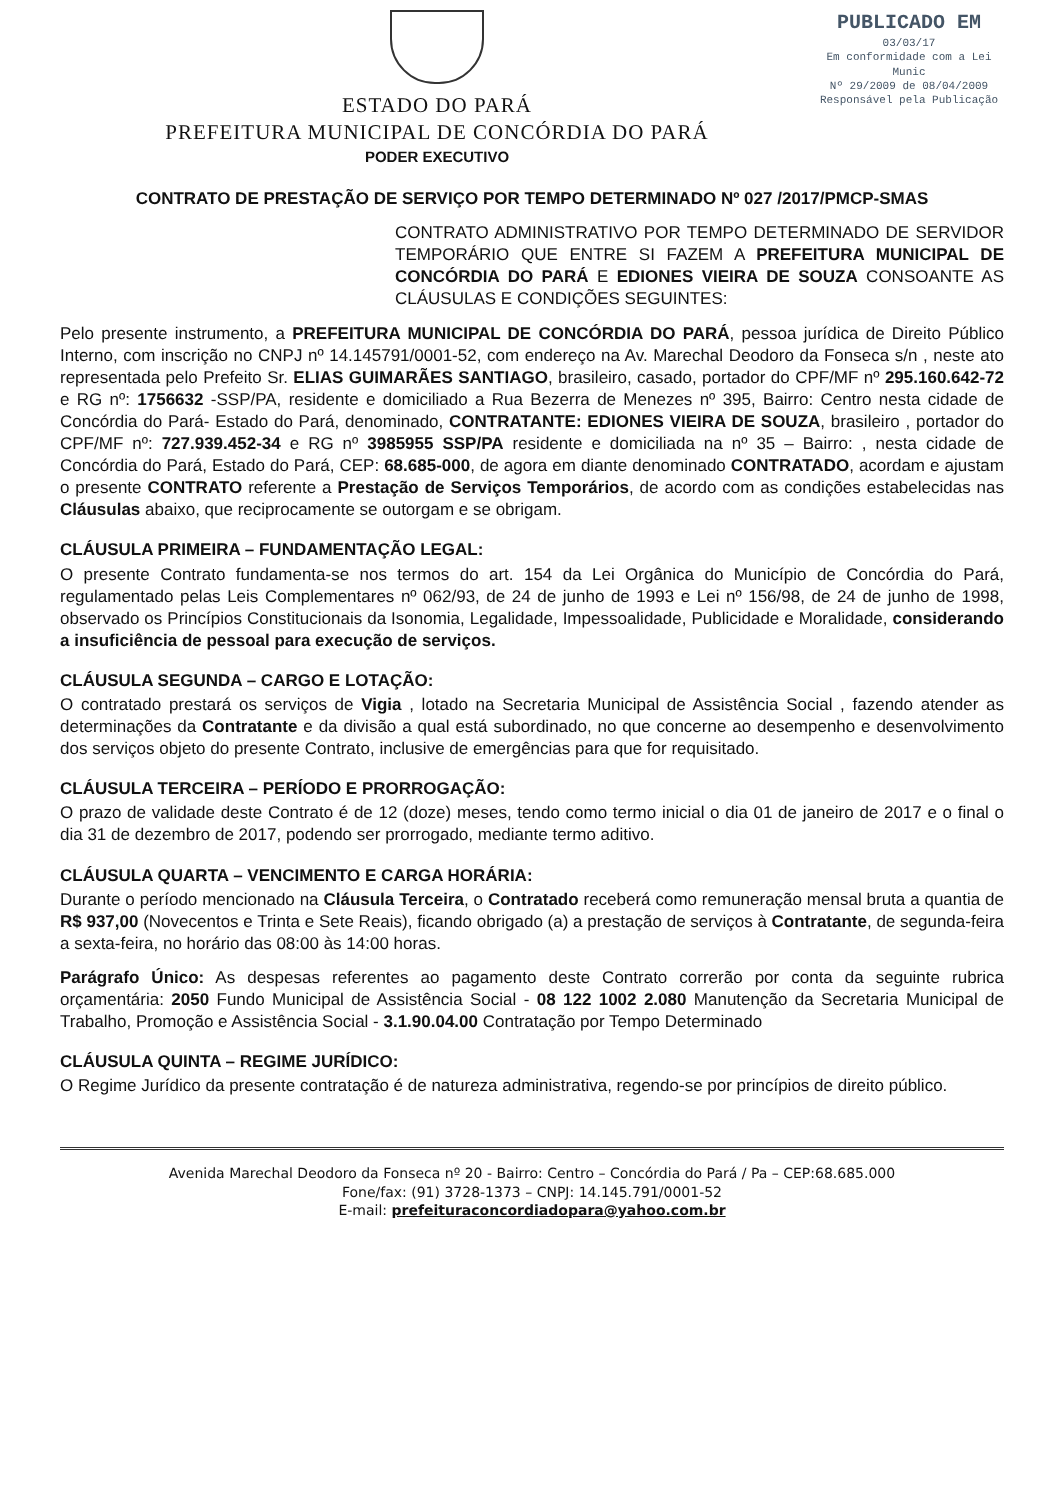ESTADO DO PARÁ
PREFEITURA MUNICIPAL DE CONCÓRDIA DO PARÁ
PODER EXECUTIVO
PUBLICADO EM
03/03/17
Em conformidade com a Lei Munic
Nº 29/2009 de 08/04/2009
Responsável pela Publicação
CONTRATO DE PRESTAÇÃO DE SERVIÇO POR TEMPO DETERMINADO Nº 027 /2017/PMCP-SMAS
CONTRATO ADMINISTRATIVO POR TEMPO DETERMINADO DE SERVIDOR TEMPORÁRIO QUE ENTRE SI FAZEM A PREFEITURA MUNICIPAL DE CONCÓRDIA DO PARÁ E EDIONES VIEIRA DE SOUZA CONSOANTE AS CLÁUSULAS E CONDIÇÕES SEGUINTES:
Pelo presente instrumento, a PREFEITURA MUNICIPAL DE CONCÓRDIA DO PARÁ, pessoa jurídica de Direito Público Interno, com inscrição no CNPJ nº 14.145791/0001-52, com endereço na Av. Marechal Deodoro da Fonseca s/n , neste ato representada pelo Prefeito Sr. ELIAS GUIMARÃES SANTIAGO, brasileiro, casado, portador do CPF/MF nº 295.160.642-72 e RG nº: 1756632 -SSP/PA, residente e domiciliado a Rua Bezerra de Menezes nº 395, Bairro: Centro nesta cidade de Concórdia do Pará- Estado do Pará, denominado, CONTRATANTE: EDIONES VIEIRA DE SOUZA, brasileiro , portador do CPF/MF nº: 727.939.452-34 e RG nº 3985955 SSP/PA residente e domiciliada na nº 35 – Bairro: , nesta cidade de Concórdia do Pará, Estado do Pará, CEP: 68.685-000, de agora em diante denominado CONTRATADO, acordam e ajustam o presente CONTRATO referente a Prestação de Serviços Temporários, de acordo com as condições estabelecidas nas Cláusulas abaixo, que reciprocamente se outorgam e se obrigam.
CLÁUSULA PRIMEIRA – FUNDAMENTAÇÃO LEGAL:
O presente Contrato fundamenta-se nos termos do art. 154 da Lei Orgânica do Município de Concórdia do Pará, regulamentado pelas Leis Complementares nº 062/93, de 24 de junho de 1993 e Lei nº 156/98, de 24 de junho de 1998, observado os Princípios Constitucionais da Isonomia, Legalidade, Impessoalidade, Publicidade e Moralidade, considerando a insuficiência de pessoal para execução de serviços.
CLÁUSULA SEGUNDA – CARGO E LOTAÇÃO:
O contratado prestará os serviços de Vigia , lotado na Secretaria Municipal de Assistência Social , fazendo atender as determinações da Contratante e da divisão a qual está subordinado, no que concerne ao desempenho e desenvolvimento dos serviços objeto do presente Contrato, inclusive de emergências para que for requisitado.
CLÁUSULA TERCEIRA – PERÍODO E PRORROGAÇÃO:
O prazo de validade deste Contrato é de 12 (doze) meses, tendo como termo inicial o dia 01 de janeiro de 2017 e o final o dia 31 de dezembro de 2017, podendo ser prorrogado, mediante termo aditivo.
CLÁUSULA QUARTA – VENCIMENTO E CARGA HORÁRIA:
Durante o período mencionado na Cláusula Terceira, o Contratado receberá como remuneração mensal bruta a quantia de R$ 937,00 (Novecentos e Trinta e Sete Reais), ficando obrigado (a) a prestação de serviços à Contratante, de segunda-feira a sexta-feira, no horário das 08:00 às 14:00 horas.
Parágrafo Único: As despesas referentes ao pagamento deste Contrato correrão por conta da seguinte rubrica orçamentária: 2050 Fundo Municipal de Assistência Social - 08 122 1002 2.080 Manutenção da Secretaria Municipal de Trabalho, Promoção e Assistência Social - 3.1.90.04.00 Contratação por Tempo Determinado
CLÁUSULA QUINTA – REGIME JURÍDICO:
O Regime Jurídico da presente contratação é de natureza administrativa, regendo-se por princípios de direito público.
Avenida Marechal Deodoro da Fonseca nº 20 - Bairro: Centro – Concórdia do Pará / Pa – CEP:68.685.000
Fone/fax: (91) 3728-1373 – CNPJ: 14.145.791/0001-52
E-mail: prefeituraconcordiadopara@yahoo.com.br